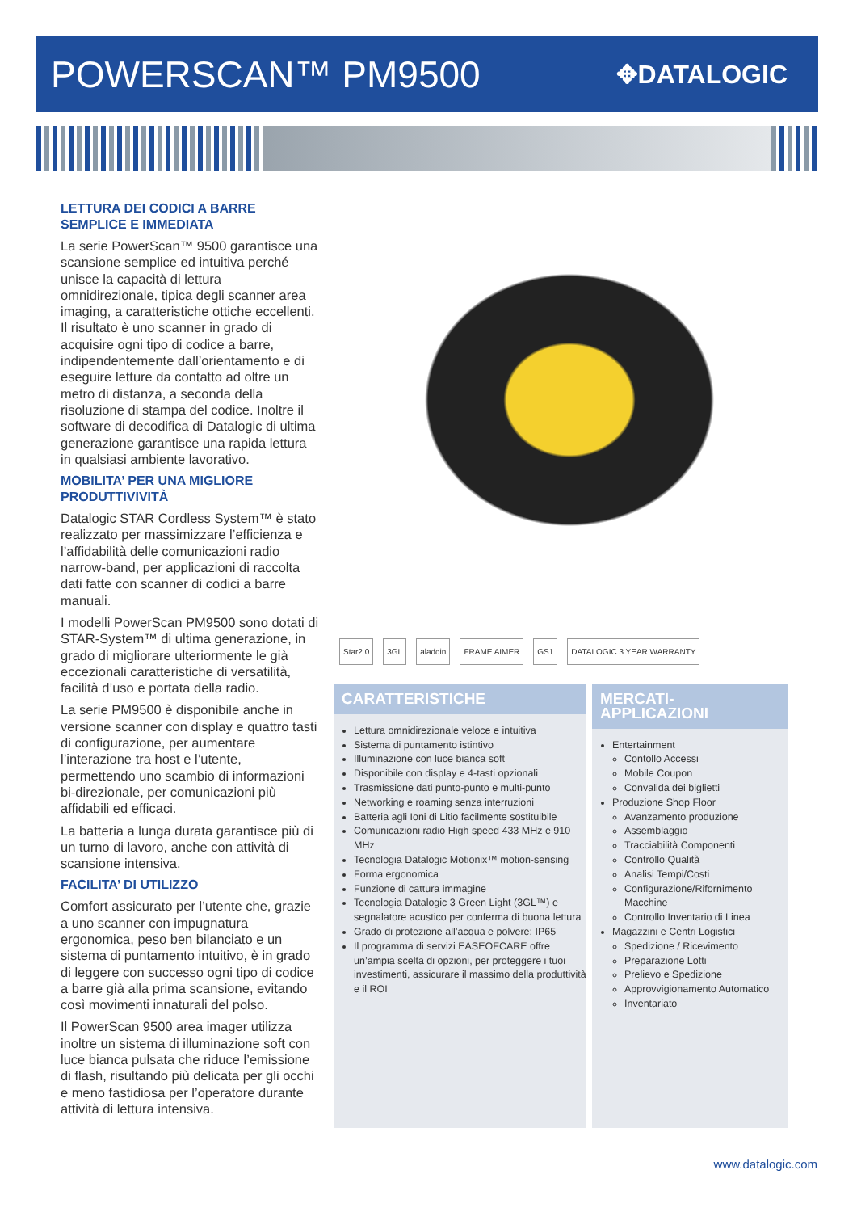POWERSCAN™ PM9500
✥DATALOGIC
LETTURA DEI CODICI A BARRE SEMPLICE E IMMEDIATA
La serie PowerScan™ 9500 garantisce una scansione semplice ed intuitiva perché unisce la capacità di lettura omnidirezionale, tipica degli scanner area imaging, a caratteristiche ottiche eccellenti. Il risultato è uno scanner in grado di acquisire ogni tipo di codice a barre, indipendentemente dall’orientamento e di eseguire letture da contatto ad oltre un metro di distanza, a seconda della risoluzione di stampa del codice. Inoltre il software di decodifica di Datalogic di ultima generazione garantisce una rapida lettura in qualsiasi ambiente lavorativo.
MOBILITA’ PER UNA MIGLIORE PRODUTTIVIVITÀ
Datalogic STAR Cordless System™ è stato realizzato per massimizzare l’efficienza e l’affidabilità delle comunicazioni radio narrow-band, per applicazioni di raccolta dati fatte con scanner di codici a barre manuali.
I modelli PowerScan PM9500 sono dotati di STAR-System™ di ultima generazione, in grado di migliorare ulteriormente le già eccezionali caratteristiche di versatilità, facilità d’uso e portata della radio.
La serie PM9500 è disponibile anche in versione scanner con display e quattro tasti di configurazione, per aumentare l’interazione tra host e l’utente, permettendo uno scambio di informazioni bi-direzionale, per comunicazioni più affidabili ed efficaci.
La batteria a lunga durata garantisce più di un turno di lavoro, anche con attività di scansione intensiva.
FACILITA’ DI UTILIZZO
Comfort assicurato per l’utente che, grazie a uno scanner con impugnatura ergonomica, peso ben bilanciato e un sistema di puntamento intuitivo, è in grado di leggere con successo ogni tipo di codice a barre già alla prima scansione, evitando così movimenti innaturali del polso.
Il PowerScan 9500 area imager utilizza inoltre un sistema di illuminazione soft con luce bianca pulsata che riduce l’emissione di flash, risultando più delicata per gli occhi e meno fastidiosa per l’operatore durante attività di lettura intensiva.
Star2.0 3GL aladdin FRAME AIMER GS1 DATALOGIC 3 YEAR WARRANTY
CARATTERISTICHE
Lettura omnidirezionale veloce e intuitiva
Sistema di puntamento istintivo
Illuminazione con luce bianca soft
Disponibile con display e 4-tasti opzionali
Trasmissione dati punto-punto e multi-punto
Networking e roaming senza interruzioni
Batteria agli Ioni di Litio facilmente sostituibile
Comunicazioni radio High speed 433 MHz e 910 MHz
Tecnologia Datalogic Motionix™ motion-sensing
Forma ergonomica
Funzione di cattura immagine
Tecnologia Datalogic 3 Green Light (3GL™) e segnalatore acustico per conferma di buona lettura
Grado di protezione all’acqua e polvere: IP65
Il programma di servizi EASEOFCARE offre un’ampia scelta di opzioni, per proteggere i tuoi investimenti, assicurare il massimo della produttività e il ROI
MERCATI-APPLICAZIONI
Entertainment
Contollo Accessi
Mobile Coupon
Convalida dei biglietti
Produzione Shop Floor
Avanzamento produzione
Assemblaggio
Tracciabilità Componenti
Controllo Qualità
Analisi Tempi/Costi
Configurazione/Rifornimento Macchine
Controllo Inventario di Linea
Magazzini e Centri Logistici
Spedizione / Ricevimento
Preparazione Lotti
Prelievo e Spedizione
Approvvigionamento Automatico
Inventariato
www.datalogic.com